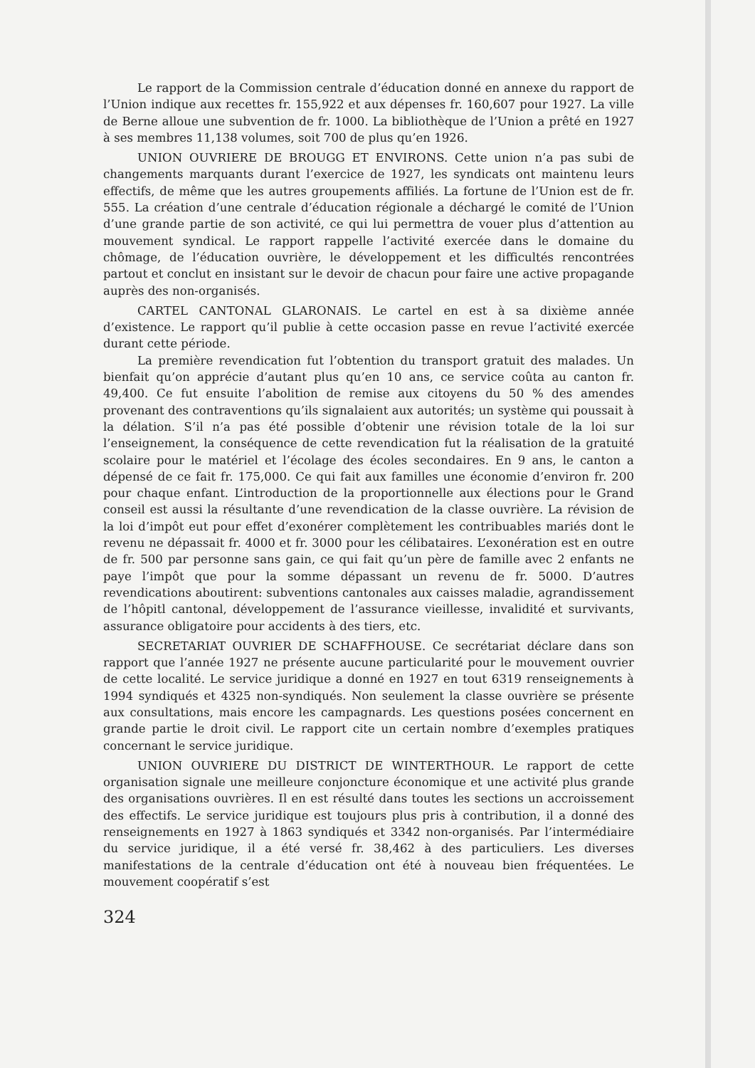Le rapport de la Commission centrale d’éducation donné en annexe du rapport de l’Union indique aux recettes fr. 155,922 et aux dépenses fr. 160,607 pour 1927. La ville de Berne alloue une subvention de fr. 1000. La bibliothèque de l’Union a prêté en 1927 à ses membres 11,138 volumes, soit 700 de plus qu’en 1926.
UNION OUVRIERE DE BROUGG ET ENVIRONS. Cette union n’a pas subi de changements marquants durant l’exercice de 1927, les syndicats ont maintenu leurs effectifs, de même que les autres groupements affiliés. La fortune de l’Union est de fr. 555. La création d’une centrale d’éducation régionale a déchargé le comité de l’Union d’une grande partie de son activité, ce qui lui permettra de vouer plus d’attention au mouvement syndical. Le rapport rappelle l’activité exercée dans le domaine du chômage, de l’éducation ouvrière, le développement et les difficultés rencontrées partout et conclut en insistant sur le devoir de chacun pour faire une active propagande auprès des non-organisés.
CARTEL CANTONAL GLARONAIS. Le cartel en est à sa dixième année d’existence. Le rapport qu’il publie à cette occasion passe en revue l’activité exercée durant cette période.
La première revendication fut l’obtention du transport gratuit des malades. Un bienfait qu’on apprécie d’autant plus qu’en 10 ans, ce service coûta au canton fr. 49,400. Ce fut ensuite l’abolition de remise aux citoyens du 50 % des amendes provenant des contraventions qu’ils signalaient aux autorités; un système qui poussait à la délation. S’il n’a pas été possible d’obtenir une révision totale de la loi sur l’enseignement, la conséquence de cette revendication fut la réalisation de la gratuité scolaire pour le matériel et l’écolage des écoles secondaires. En 9 ans, le canton a dépensé de ce fait fr. 175,000. Ce qui fait aux familles une économie d’environ fr. 200 pour chaque enfant. L’introduction de la proportionnelle aux élections pour le Grand conseil est aussi la résultante d’une revendication de la classe ouvrière. La révision de la loi d’impôt eut pour effet d’exonérer complètement les contribuables mariés dont le revenu ne dépassait fr. 4000 et fr. 3000 pour les célibataires. L’exonération est en outre de fr. 500 par personne sans gain, ce qui fait qu’un père de famille avec 2 enfants ne paye l’impôt que pour la somme dépassant un revenu de fr. 5000. D’autres revendications aboutirent: subventions cantonales aux caisses maladie, agrandissement de l’hôpitl cantonal, développement de l’assurance vieillesse, invalidité et survivants, assurance obligatoire pour accidents à des tiers, etc.
SECRETARIAT OUVRIER DE SCHAFFHOUSE. Ce secrétariat déclare dans son rapport que l’année 1927 ne présente aucune particularité pour le mouvement ouvrier de cette localité. Le service juridique a donné en 1927 en tout 6319 renseignements à 1994 syndiqués et 4325 non-syndiqués. Non seulement la classe ouvrière se présente aux consultations, mais encore les campagnards. Les questions posées concernent en grande partie le droit civil. Le rapport cite un certain nombre d’exemples pratiques concernant le service juridique.
UNION OUVRIERE DU DISTRICT DE WINTERTHOUR. Le rapport de cette organisation signale une meilleure conjoncture économique et une activité plus grande des organisations ouvrières. Il en est résulté dans toutes les sections un accroissement des effectifs. Le service juridique est toujours plus pris à contribution, il a donné des renseignements en 1927 à 1863 syndiqués et 3342 non-organisés. Par l’intermédiaire du service juridique, il a été versé fr. 38,462 à des particuliers. Les diverses manifestations de la centrale d’éducation ont été à nouveau bien fréquentées. Le mouvement coopératif s’est
324